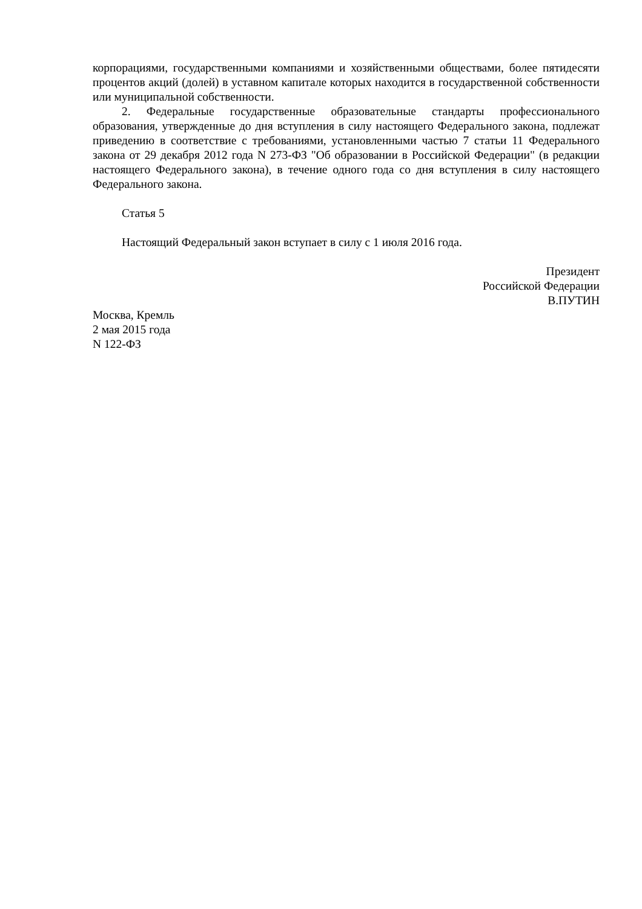корпорациями, государственными компаниями и хозяйственными обществами, более пятидесяти процентов акций (долей) в уставном капитале которых находится в государственной собственности или муниципальной собственности.
2. Федеральные государственные образовательные стандарты профессионального образования, утвержденные до дня вступления в силу настоящего Федерального закона, подлежат приведению в соответствие с требованиями, установленными частью 7 статьи 11 Федерального закона от 29 декабря 2012 года N 273-ФЗ "Об образовании в Российской Федерации" (в редакции настоящего Федерального закона), в течение одного года со дня вступления в силу настоящего Федерального закона.
Статья 5
Настоящий Федеральный закон вступает в силу с 1 июля 2016 года.
Президент
Российской Федерации
В.ПУТИН
Москва, Кремль
2 мая 2015 года
N 122-ФЗ